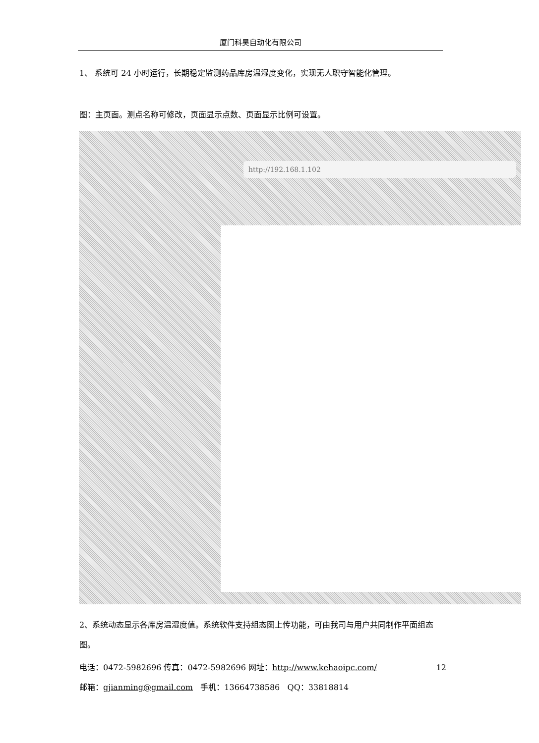厦门科昊自动化有限公司
1、 系统可 24 小时运行，长期稳定监测药品库房温湿度变化，实现无人职守智能化管理。
图：主页面。测点名称可修改，页面显示点数、页面显示比例可设置。
http://192.168.1.102
2、系统动态显示各库房温湿度值。系统软件支持组态图上传功能，可由我司与用户共同制作平面组态图。
电话：0472-5982696 传真：0472-5982696 网址：http://www.kehaoipc.com/ 12
邮箱：gjianming@gmail.com 手机：13664738586 QQ：33818814